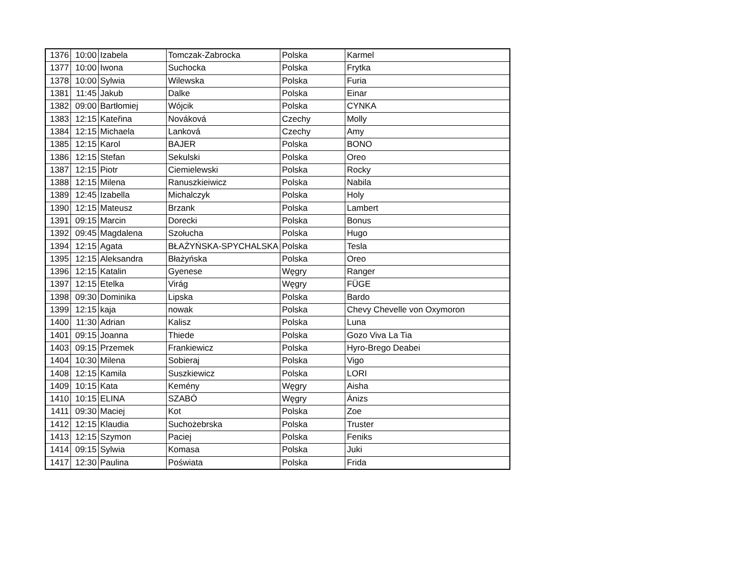| 1376 | 10:00 | Izabela | Tomczak-Zabrocka | Polska | Karmel |
| 1377 | 10:00 | Iwona | Suchocka | Polska | Frytka |
| 1378 | 10:00 | Sylwia | Wilewska | Polska | Furia |
| 1381 | 11:45 | Jakub | Dalke | Polska | Einar |
| 1382 | 09:00 | Bartłomiej | Wójcik | Polska | CYNKA |
| 1383 | 12:15 | Kateřina | Nováková | Czechy | Molly |
| 1384 | 12:15 | Michaela | Lanková | Czechy | Amy |
| 1385 | 12:15 | Karol | BAJER | Polska | BONO |
| 1386 | 12:15 | Stefan | Sekulski | Polska | Oreo |
| 1387 | 12:15 | Piotr | Ciemielewski | Polska | Rocky |
| 1388 | 12:15 | Milena | Ranuszkieiwicz | Polska | Nabila |
| 1389 | 12:45 | Izabella | Michalczyk | Polska | Holy |
| 1390 | 12:15 | Mateusz | Brzank | Polska | Lambert |
| 1391 | 09:15 | Marcin | Dorecki | Polska | Bonus |
| 1392 | 09:45 | Magdalena | Szołucha | Polska | Hugo |
| 1394 | 12:15 | Agata | BŁAŻYŃSKA-SPYCHALSKA | Polska | Tesla |
| 1395 | 12:15 | Aleksandra | Błażyńska | Polska | Oreo |
| 1396 | 12:15 | Katalin | Gyenese | Węgry | Ranger |
| 1397 | 12:15 | Etelka | Virág | Węgry | FÜGE |
| 1398 | 09:30 | Dominika | Lipska | Polska | Bardo |
| 1399 | 12:15 | kaja | nowak | Polska | Chevy Chevelle von Oxymoron |
| 1400 | 11:30 | Adrian | Kalisz | Polska | Luna |
| 1401 | 09:15 | Joanna | Thiede | Polska | Gozo Viva La Tia |
| 1403 | 09:15 | Przemek | Frankiewicz | Polska | Hyro-Brego Deabei |
| 1404 | 10:30 | Milena | Sobieraj | Polska | Vigo |
| 1408 | 12:15 | Kamila | Suszkiewicz | Polska | LORI |
| 1409 | 10:15 | Kata | Kemény | Węgry | Aisha |
| 1410 | 10:15 | ELINA | SZABÓ | Węgry | Ánizs |
| 1411 | 09:30 | Maciej | Kot | Polska | Zoe |
| 1412 | 12:15 | Klaudia | Suchożebrska | Polska | Truster |
| 1413 | 12:15 | Szymon | Paciej | Polska | Feniks |
| 1414 | 09:15 | Sylwia | Komasa | Polska | Juki |
| 1417 | 12:30 | Paulina | Poświata | Polska | Frida |